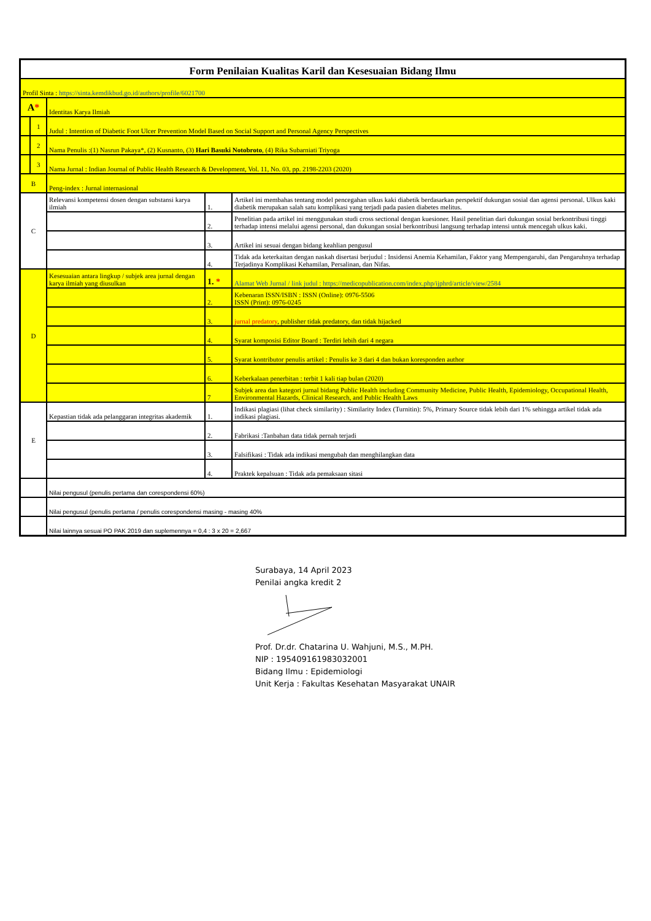| Form Penilaian Kualitas Karil dan Kesesuaian Bidang Ilmu | | | | |
| Profil Sinta : https://sinta.kemdikbud.go.id/authors/profile/6021700 | | | | |
| A * | | Identitas Karya Ilmiah | | |
| | 1 | Judul : Intention of Diabetic Foot Ulcer Prevention Model Based on Social Support and Personal Agency Perspectives | | |
| | 2 | Nama Penulis :(1) Nasrun Pakaya*, (2) Kusnanto, (3) Hari Basuki Notobroto , (4) Rika Subarniati Triyoga | | |
| | 3 | Nama Jurnal : Indian Journal of Public Health Research & Development, Vol. 11, No. 03, pp. 2198-2203 (2020) | | |
| B | | Peng-index : Jurnal internasional | | |
| C | | Relevansi kompetensi dosen dengan substansi karya ilmiah | 1. | Artikel ini membahas tentang model pencegahan ulkus kaki diabetik berdasarkan perspektif dukungan sosial dan agensi personal. Ulkus kaki diabetik merupakan salah satu komplikasi yang terjadi pada pasien diabetes melitus. |
| | | | 2. | Penelitian pada artikel ini menggunakan studi cross sectional dengan kuesioner. Hasil penelitian dari dukungan sosial berkontribusi tinggi terhadap intensi melalui agensi personal, dan dukungan sosial berkontribusi langsung terhadap intensi untuk mencegah ulkus kaki. |
| | | | 3. | Artikel ini sesuai dengan bidang keahlian pengusul |
| | | | 4. | Tidak ada keterkaitan dengan naskah disertasi berjudul : Insidensi Anemia Kehamilan, Faktor yang Mempengaruhi, dan Pengaruhnya terhadap Terjadinya Komplikasi Kehamilan, Persalinan, dan Nifas. |
| D | | Kesesuaian antara lingkup / subjek area jurnal dengan karya ilmiah yang diusulkan | 1. * | Alamat Web Jurnal / link judul : https://medicopublication.com/index.php/ijphrd/article/view/2584 |
| | | | 2. | Kebenaran ISSN/ISBN : ISSN (Online): 0976-5506 ISSN (Print): 0976-0245 |
| | | | 3. | jurnal predatory , publisher tidak predatory, dan tidak hijacked |
| | | | 4. | Syarat komposisi Editor Board : Terdiri lebih dari 4 negara |
| | | | 5. | Syarat kontributor penulis artikel : Penulis ke 3 dari 4 dan bukan koresponden author |
| | | | 6. | Keberkalaan penerbitan : terbit 1 kali tiap bulan (2020) |
| | | | 7 | Subjek area dan kategori jurnal bidang Public Health including Community Medicine, Public Health, Epidemiology, Occupational Health, Environmental Hazards, Clinical Research, and Public Health Laws |
| E | | Kepastian tidak ada pelanggaran integritas akademik | 1. | Indikasi plagiasi (lihat check similarity) : Similarity Index (Turnitin): 5%, Primary Source tidak lebih dari 1% sehingga artikel tidak ada indikasi plagiasi. |
| | | | 2. | Fabrikasi :Tanbahan data tidak pernah terjadi |
| | | | 3. | Falsifikasi : Tidak ada indikasi mengubah dan menghilangkan data |
| | | | 4. | Praktek kepalsuan : Tidak ada pemaksaan sitasi |
| | | Nilai pengusul (penulis pertama dan corespondensi 60%) | | |
| | | Nilai pengusul (penulis pertama / penulis corespondensi masing - masing 40% | | |
| | | Nilai lainnya sesuai PO PAK 2019 dan suplemennya = 0,4 : 3 x 20 = 2,667 | | |
Surabaya, 14 April 2023
Penilai angka kredit 2
Prof. Dr.dr. Chatarina U. Wahjuni, M.S., M.PH.
NIP : 195409161983032001
Bidang Ilmu : Epidemiologi
Unit Kerja : Fakultas Kesehatan Masyarakat UNAIR